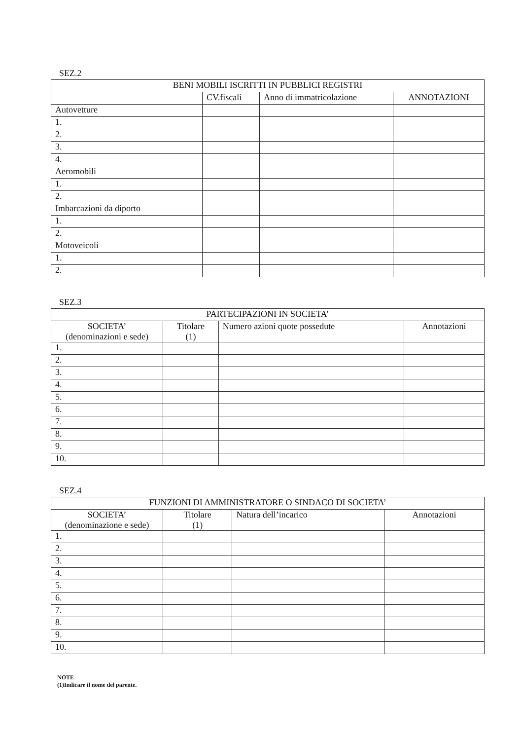SEZ.2
| BENI MOBILI ISCRITTI IN PUBBLICI REGISTRI | | | |
| --- | --- | --- | --- |
| | CV.fiscali | Anno di immatricolazione | ANNOTAZIONI |
| Autovetture | | | |
| 1. | | | |
| 2. | | | |
| 3. | | | |
| 4. | | | |
| Aeromobili | | | |
| 1. | | | |
| 2. | | | |
| Imbarcazioni da diporto | | | |
| 1. | | | |
| 2. | | | |
| Motoveicoli | | | |
| 1. | | | |
| 2. | | | |
SEZ.3
| PARTECIPAZIONI IN SOCIETA’ | | | |
| --- | --- | --- | --- |
| SOCIETA’ (denominazioni e sede) | Titolare (1) | Numero azioni quote possedute | Annotazioni |
| 1. | | | |
| 2. | | | |
| 3. | | | |
| 4. | | | |
| 5. | | | |
| 6. | | | |
| 7. | | | |
| 8. | | | |
| 9. | | | |
| 10. | | | |
SEZ.4
| FUNZIONI DI AMMINISTRATORE O SINDACO DI SOCIETA’ | | | |
| --- | --- | --- | --- |
| SOCIETA’ (denominazione e sede) | Titolare (1) | Natura dell’incarico | Annotazioni |
| 1. | | | |
| 2. | | | |
| 3. | | | |
| 4. | | | |
| 5. | | | |
| 6. | | | |
| 7. | | | |
| 8. | | | |
| 9. | | | |
| 10. | | | |
NOTE
(1)Indicare il nome del parente.